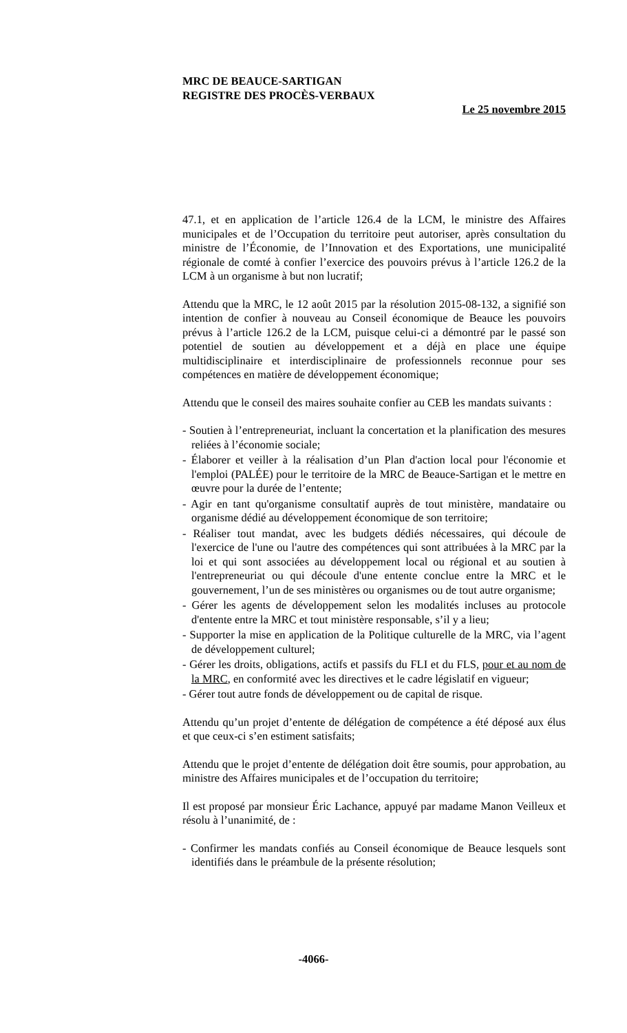MRC DE BEAUCE-SARTIGAN
REGISTRE DES PROCÈS-VERBAUX
Le 25 novembre 2015
47.1, et en application de l’article 126.4 de la LCM, le ministre des Affaires municipales et de l’Occupation du territoire peut autoriser, après consultation du ministre de l’Économie, de l’Innovation et des Exportations, une municipalité régionale de comté à confier l’exercice des pouvoirs prévus à l’article 126.2 de la LCM à un organisme à but non lucratif;
Attendu que la MRC, le 12 août 2015 par la résolution 2015-08-132, a signifié son intention de confier à nouveau au Conseil économique de Beauce les pouvoirs prévus à l’article 126.2 de la LCM, puisque celui-ci a démontré par le passé son potentiel de soutien au développement et a déjà en place une équipe multidisciplinaire et interdisciplinaire de professionnels reconnue pour ses compétences en matière de développement économique;
Attendu que le conseil des maires souhaite confier au CEB les mandats suivants :
- Soutien à l’entrepreneuriat, incluant la concertation et la planification des mesures reliées à l’économie sociale;
- Élaborer et veiller à la réalisation d’un Plan d'action local pour l'économie et l'emploi (PALÉE) pour le territoire de la MRC de Beauce-Sartigan et le mettre en œuvre pour la durée de l’entente;
- Agir en tant qu'organisme consultatif auprès de tout ministère, mandataire ou organisme dédié au développement économique de son territoire;
- Réaliser tout mandat, avec les budgets dédiés nécessaires, qui découle de l'exercice de l'une ou l'autre des compétences qui sont attribuées à la MRC par la loi et qui sont associées au développement local ou régional et au soutien à l'entrepreneuriat ou qui découle d'une entente conclue entre la MRC et le gouvernement, l’un de ses ministères ou organismes ou de tout autre organisme;
- Gérer les agents de développement selon les modalités incluses au protocole d'entente entre la MRC et tout ministère responsable, s’il y a lieu;
- Supporter la mise en application de la Politique culturelle de la MRC, via l’agent de développement culturel;
- Gérer les droits, obligations, actifs et passifs du FLI et du FLS, pour et au nom de la MRC, en conformité avec les directives et le cadre législatif en vigueur;
- Gérer tout autre fonds de développement ou de capital de risque.
Attendu qu’un projet d’entente de délégation de compétence a été déposé aux élus et que ceux-ci s’en estiment satisfaits;
Attendu que le projet d’entente de délégation doit être soumis, pour approbation, au ministre des Affaires municipales et de l’occupation du territoire;
Il est proposé par monsieur Éric Lachance, appuyé par madame Manon Veilleux et résolu à l’unanimité, de :
- Confirmer les mandats confiés au Conseil économique de Beauce lesquels sont identifiés dans le préambule de la présente résolution;
-4066-